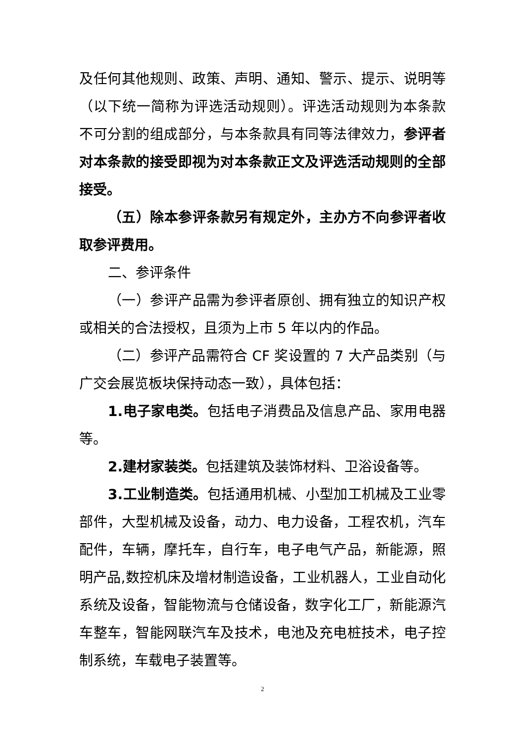及任何其他规则、政策、声明、通知、警示、提示、说明等（以下统一简称为评选活动规则）。评选活动规则为本条款不可分割的组成部分，与本条款具有同等法律效力，参评者对本条款的接受即视为对本条款正文及评选活动规则的全部接受。
（五）除本参评条款另有规定外，主办方不向参评者收取参评费用。
二、参评条件
（一）参评产品需为参评者原创、拥有独立的知识产权或相关的合法授权，且须为上市 5 年以内的作品。
（二）参评产品需符合 CF 奖设置的 7 大产品类别（与广交会展览板块保持动态一致），具体包括：
1.电子家电类。包括电子消费品及信息产品、家用电器等。
2.建材家装类。包括建筑及装饰材料、卫浴设备等。
3.工业制造类。包括通用机械、小型加工机械及工业零部件，大型机械及设备，动力、电力设备，工程农机，汽车配件，车辆，摩托车，自行车，电子电气产品，新能源，照明产品,数控机床及增材制造设备，工业机器人，工业自动化系统及设备，智能物流与仓储设备，数字化工厂，新能源汽车整车，智能网联汽车及技术，电池及充电桩技术，电子控制系统，车载电子装置等。
2